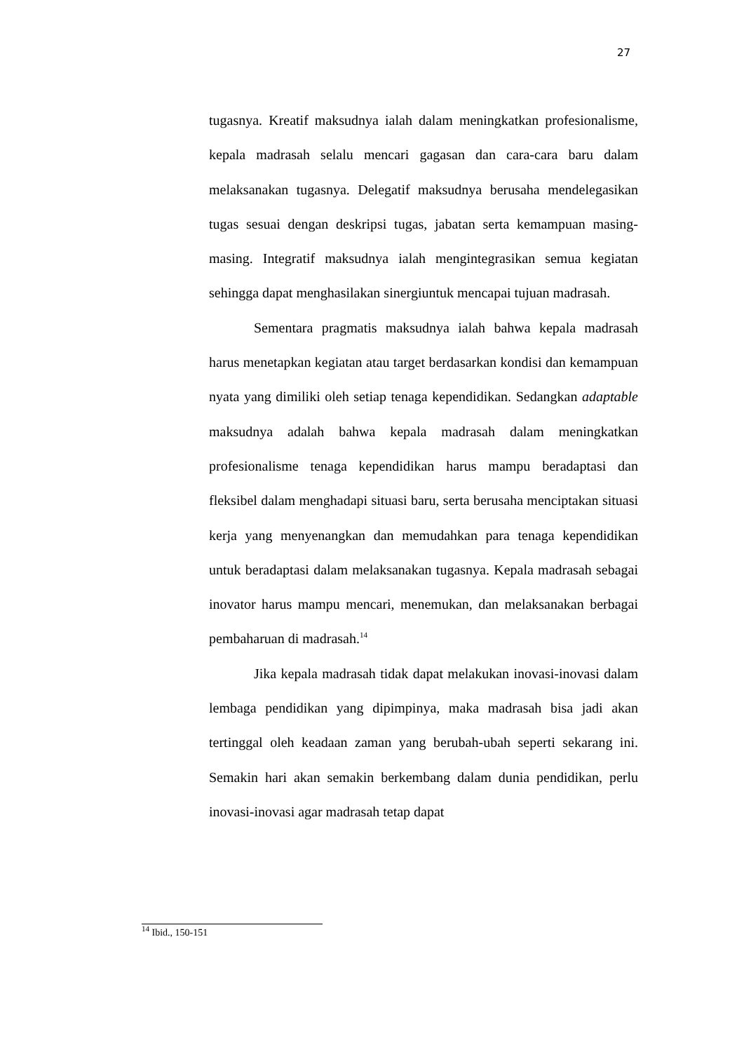27
tugasnya. Kreatif maksudnya ialah dalam meningkatkan profesionalisme, kepala madrasah selalu mencari gagasan dan cara-cara baru dalam melaksanakan tugasnya. Delegatif maksudnya berusaha mendelegasikan tugas sesuai dengan deskripsi tugas, jabatan serta kemampuan masing-masing. Integratif maksudnya ialah mengintegrasikan semua kegiatan sehingga dapat menghasilakan sinergiuntuk mencapai tujuan madrasah.
Sementara pragmatis maksudnya ialah bahwa kepala madrasah harus menetapkan kegiatan atau target berdasarkan kondisi dan kemampuan nyata yang dimiliki oleh setiap tenaga kependidikan. Sedangkan adaptable maksudnya adalah bahwa kepala madrasah dalam meningkatkan profesionalisme tenaga kependidikan harus mampu beradaptasi dan fleksibel dalam menghadapi situasi baru, serta berusaha menciptakan situasi kerja yang menyenangkan dan memudahkan para tenaga kependidikan untuk beradaptasi dalam melaksanakan tugasnya. Kepala madrasah sebagai inovator harus mampu mencari, menemukan, dan melaksanakan berbagai pembaharuan di madrasah.<sup>14</sup>
Jika kepala madrasah tidak dapat melakukan inovasi-inovasi dalam lembaga pendidikan yang dipimpinya, maka madrasah bisa jadi akan tertinggal oleh keadaan zaman yang berubah-ubah seperti sekarang ini. Semakin hari akan semakin berkembang dalam dunia pendidikan, perlu inovasi-inovasi agar madrasah tetap dapat
<sup>14</sup> Ibid., 150-151